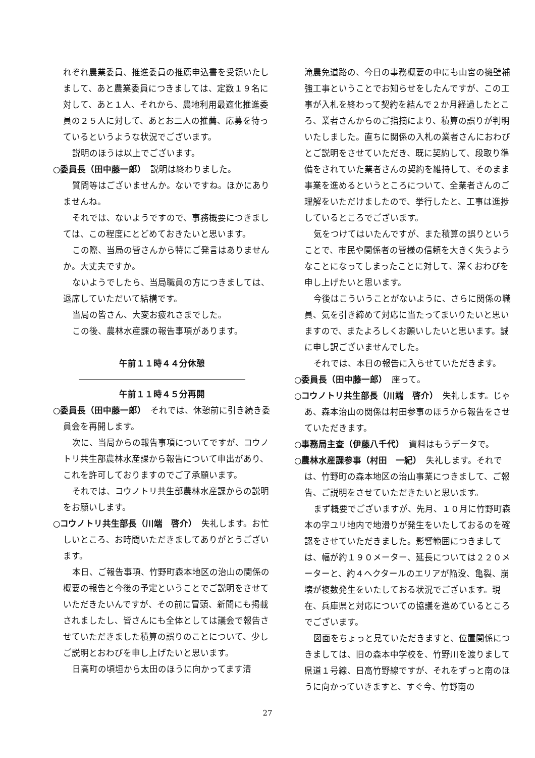れぞれ農業委員、推進委員の推薦申込書を受領いたしまして、あと農業委員につきましては、定数１９名に対して、あと１人、それから、農地利用最適化推進委員の２５人に対して、あとお二人の推薦、応募を待っているというような状況でございます。
説明のほうは以上でございます。
○委員長（田中藤一郎）　説明は終わりました。
質問等はございませんか。ないですね。ほかにありませんね。
それでは、ないようですので、事務概要につきましては、この程度にとどめておきたいと思います。
この際、当局の皆さんから特にご発言はありませんか。大丈夫ですか。
ないようでしたら、当局職員の方につきましては、退席していただいて結構です。
当局の皆さん、大変お疲れさまでした。
この後、農林水産課の報告事項があります。
午前１１時４４分休憩
午前１１時４５分再開
○委員長（田中藤一郎）　それでは、休憩前に引き続き委員会を再開します。
次に、当局からの報告事項についてですが、コウノトリ共生部農林水産課から報告について申出があり、これを許可しておりますのでご了承願います。
それでは、コウノトリ共生部農林水産課からの説明をお願いします。
○コウノトリ共生部長（川端　啓介）　失礼します。お忙しいところ、お時間いただきましてありがとうございます。
本日、ご報告事項、竹野町森本地区の治山の関係の概要の報告と今後の予定ということでご説明をさせていただきたいんですが、その前に冒頭、新聞にも掲載されましたし、皆さんにも全体としては議会で報告させていただきました積算の誤りのことについて、少しご説明とおわびを申し上げたいと思います。
日高町の頃垣から太田のほうに向かってます清
滝農免道路の、今日の事務概要の中にも山宮の擁壁補強工事ということでお知らせをしたんですが、この工事が入札を終わって契約を結んで２か月経過したところ、業者さんからのご指摘により、積算の誤りが判明いたしました。直ちに関係の入札の業者さんにおわびとご説明をさせていただき、既に契約して、段取り準備をされていた業者さんの契約を維持して、そのまま事業を進めるというところについて、全業者さんのご理解をいただけましたので、挙行したと、工事は進捗しているところでございます。
気をつけてはいたんですが、また積算の誤りということで、市民や関係者の皆様の信頼を大きく失うようなことになってしまったことに対して、深くおわびを申し上げたいと思います。
今後はこういうことがないように、さらに関係の職員、気を引き締めて対応に当たってまいりたいと思いますので、またよろしくお願いしたいと思います。誠に申し訳ございませんでした。
それでは、本日の報告に入らせていただきます。
○委員長（田中藤一郎）　座って。
○コウノトリ共生部長（川端　啓介）　失礼します。じゃあ、森本治山の関係は村田参事のほうから報告をさせていただきます。
○事務局主査（伊藤八千代）　資料はもうデータで。
○農林水産課参事（村田　一紀）　失礼します。それでは、竹野町の森本地区の治山事業につきまして、ご報告、ご説明をさせていただきたいと思います。
まず概要でございますが、先月、１０月に竹野町森本の字ユリ地内で地滑りが発生をいたしておるのを確認をさせていただきました。影響範囲につきましては、幅が約１９０メーター、延長については２２０メーターと、約４ヘクタールのエリアが陥没、亀裂、崩壊が複数発生をいたしておる状況でございます。現在、兵庫県と対応についての協議を進めているところでございます。
図面をちょっと見ていただきますと、位置関係につきましては、旧の森本中学校を、竹野川を渡りまして県道１号線、日高竹野線ですが、それをずっと南のほうに向かっていきますと、すぐ今、竹野南の
27